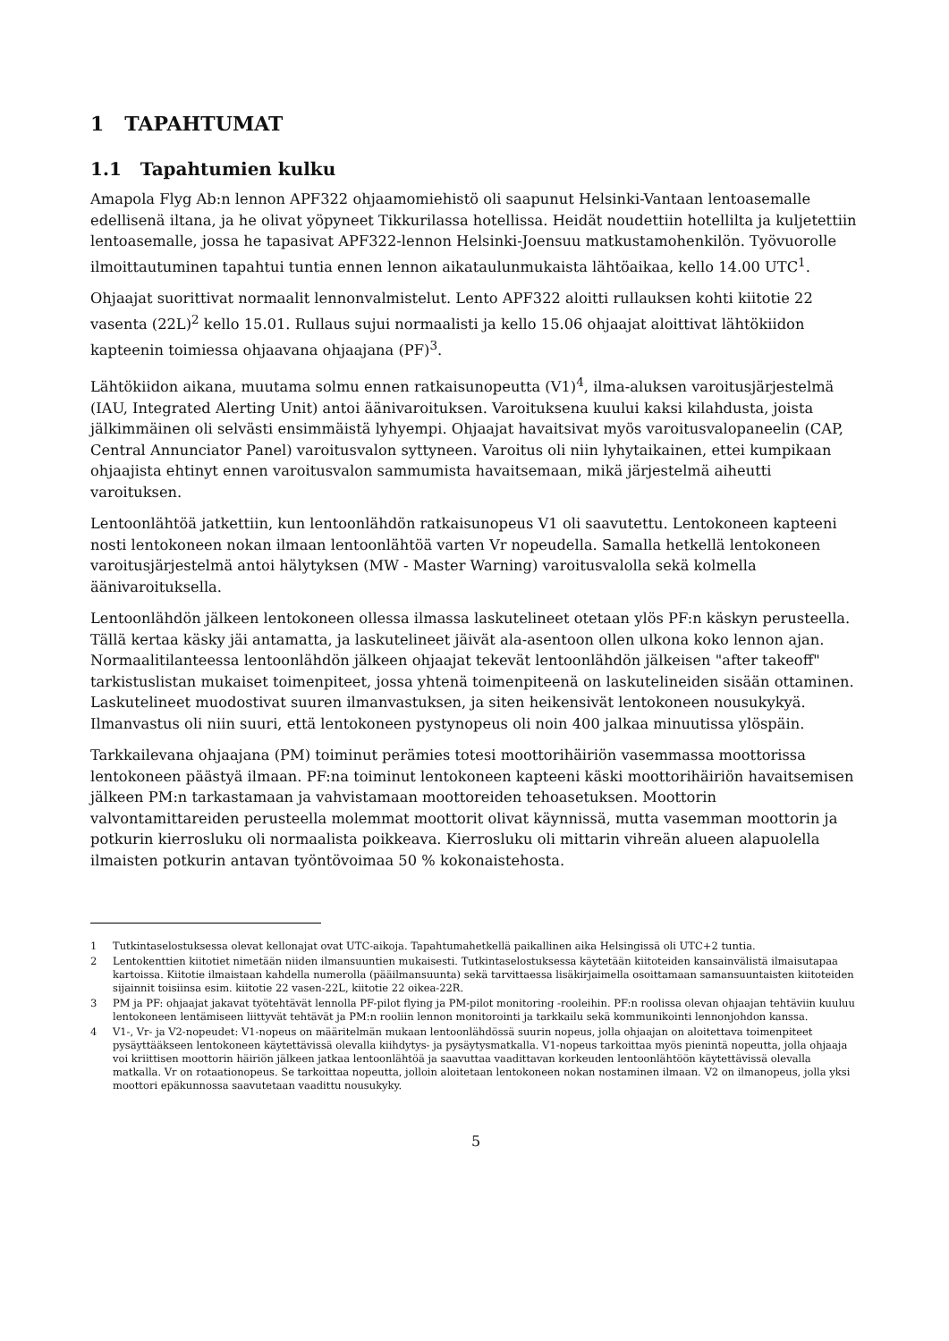1 TAPAHTUMAT
1.1 Tapahtumien kulku
Amapola Flyg Ab:n lennon APF322 ohjaamomiehistö oli saapunut Helsinki-Vantaan lentoasemalle edellisenä iltana, ja he olivat yöpyneet Tikkurilassa hotellissa. Heidät noudettiin hotellilta ja kuljetettiin lentoasemalle, jossa he tapasivat APF322-lennon Helsinki-Joensuu matkustamohenkilön. Työvuorolle ilmoittautuminen tapahtui tuntia ennen lennon aikataulunmukaista lähtöaikaa, kello 14.00 UTC<sup>1</sup>.
Ohjaajat suorittivat normaalit lennonvalmistelut. Lento APF322 aloitti rullauksen kohti kiitotie 22 vasenta (22L)<sup>2</sup> kello 15.01. Rullaus sujui normaalisti ja kello 15.06 ohjaajat aloittivat lähtökiidon kapteenin toimiessa ohjaavana ohjaajana (PF)<sup>3</sup>.
Lähtökiidon aikana, muutama solmu ennen ratkaisunopeutta (V1)<sup>4</sup>, ilma-aluksen varoitusjärjestelmä (IAU, Integrated Alerting Unit) antoi äänivaroituksen. Varoituksena kuului kaksi kilahdusta, joista jälkimmäinen oli selvästi ensimmäistä lyhyempi. Ohjaajat havaitsivat myös varoitusvalopaneelin (CAP, Central Annunciator Panel) varoitusvalon syttyneen. Varoitus oli niin lyhytaikainen, ettei kumpikaan ohjaajista ehtinyt ennen varoitusvalon sammumista havaitsemaan, mikä järjestelmä aiheutti varoituksen.
Lentoonlähtöä jatkettiin, kun lentoonlähdön ratkaisunopeus V1 oli saavutettu. Lentokoneen kapteeni nosti lentokoneen nokan ilmaan lentoonlähtöä varten Vr nopeudella. Samalla hetkellä lentokoneen varoitusjärjestelmä antoi hälytyksen (MW - Master Warning) varoitusvalolla sekä kolmella äänivaroituksella.
Lentoonlähdön jälkeen lentokoneen ollessa ilmassa laskutelineet otetaan ylös PF:n käskyn perusteella. Tällä kertaa käsky jäi antamatta, ja laskutelineet jäivät ala-asentoon ollen ulkona koko lennon ajan. Normaalitilanteessa lentoonlähdön jälkeen ohjaajat tekevät lentoonlähdön jälkeisen "after takeoff" tarkistuslistan mukaiset toimenpiteet, jossa yhtenä toimenpiteenä on laskutelineiden sisään ottaminen. Laskutelineet muodostivat suuren ilmanvastuksen, ja siten heikensivät lentokoneen nousukykyä. Ilmanvastus oli niin suuri, että lentokoneen pystynopeus oli noin 400 jalkaa minuutissa ylöspäin.
Tarkkailevana ohjaajana (PM) toiminut perämies totesi moottorihäiriön vasemmassa moottorissa lentokoneen päästyä ilmaan. PF:na toiminut lentokoneen kapteeni käski moottorihäiriön havaitsemisen jälkeen PM:n tarkastamaan ja vahvistamaan moottoreiden tehoasetuksen. Moottorin valvontamittareiden perusteella molemmat moottorit olivat käynnissä, mutta vasemman moottorin ja potkurin kierrosluku oli normaalista poikkeava. Kierrosluku oli mittarin vihreän alueen alapuolella ilmaisten potkurin antavan työntövoimaa 50 % kokonaistehosta.
1 Tutkintaselostuksessa olevat kellonajat ovat UTC-aikoja. Tapahtumahetkellä paikallinen aika Helsingissä oli UTC+2 tuntia.
2 Lentokenttien kiitotiet nimetään niiden ilmansuuntien mukaisesti. Tutkintaselostuksessa käytetään kiitoteiden kansainvälistä ilmaisutapaa kartoissa. Kiitotie ilmaistaan kahdella numerolla (pääilmansuunta) sekä tarvittaessa lisäkirjaimella osoittamaan samansuuntaisten kiitoteiden sijainnit toisiinsa esim. kiitotie 22 vasen-22L, kiitotie 22 oikea-22R.
3 PM ja PF: ohjaajat jakavat työtehtävät lennolla PF-pilot flying ja PM-pilot monitoring -rooleihin. PF:n roolissa olevan ohjaajan tehtäviin kuuluu lentokoneen lentämiseen liittyvät tehtävät ja PM:n rooliin lennon monitorointi ja tarkkailu sekä kommunikointi lennonjohdon kanssa.
4 V1-, Vr- ja V2-nopeudet: V1-nopeus on määritelmän mukaan lentoonlähdössä suurin nopeus, jolla ohjaajan on aloitettava toimenpiteet pysäyttääkseen lentokoneen käytettävissä olevalla kiihdytys- ja pysäytysmatkalla. V1-nopeus tarkoittaa myös pienintä nopeutta, jolla ohjaaja voi kriittisen moottorin häiriön jälkeen jatkaa lentoonlähtöä ja saavuttaa vaadittavan korkeuden lentoonlähtöön käytettävissä olevalla matkalla. Vr on rotaationopeus. Se tarkoittaa nopeutta, jolloin aloitetaan lentokoneen nokan nostaminen ilmaan. V2 on ilmanopeus, jolla yksi moottori epäkunnossa saavutetaan vaadittu nousukyky.
5